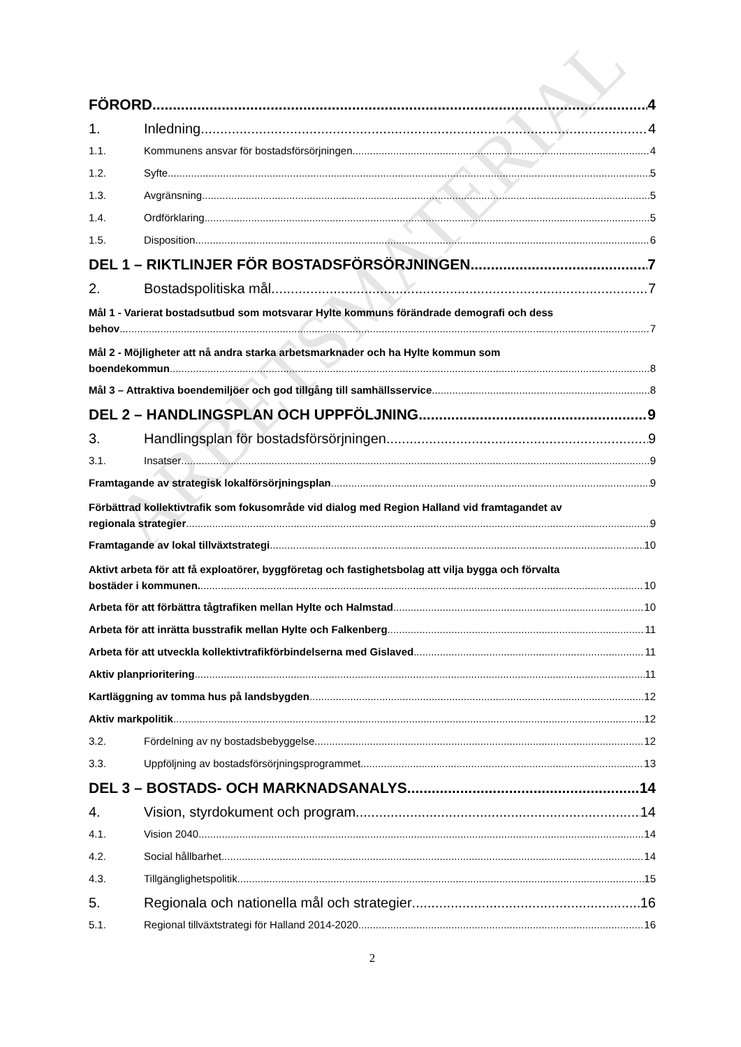ARBETSMATERIAL
FÖRORD 4
1. Inledning 4
1.1. Kommunens ansvar för bostadsförsörjningen 4
1.2. Syfte 5
1.3. Avgränsning 5
1.4. Ordförklaring 5
1.5. Disposition 6
DEL 1 – RIKTLINJER FÖR BOSTADSFÖRSÖRJNINGEN 7
2. Bostadspolitiska mål 7
Mål 1 - Varierat bostadsutbud som motsvarar Hylte kommuns förändrade demografi och dess
behov 7
Mål 2 - Möjligheter att nå andra starka arbetsmarknader och ha Hylte kommun som
boendekommun 8
Mål 3 – Attraktiva boendemiljöer och god tillgång till samhällsservice 8
DEL 2 – HANDLINGSPLAN OCH UPPFÖLJNING 9
3. Handlingsplan för bostadsförsörjningen 9
3.1. Insatser 9
Framtagande av strategisk lokalförsörjningsplan 9
Förbättrad kollektivtrafik som fokusområde vid dialog med Region Halland vid framtagandet av
regionala strategier 9
Framtagande av lokal tillväxtstrategi 10
Aktivt arbeta för att få exploatörer, byggföretag och fastighetsbolag att vilja bygga och förvalta
bostäder i kommunen. 10
Arbeta för att förbättra tågtrafiken mellan Hylte och Halmstad 10
Arbeta för att inrätta busstrafik mellan Hylte och Falkenberg 11
Arbeta för att utveckla kollektivtrafikförbindelserna med Gislaved 11
Aktiv planprioritering 11
Kartläggning av tomma hus på landsbygden 12
Aktiv markpolitik 12
3.2. Fördelning av ny bostadsbebyggelse 12
3.3. Uppföljning av bostadsförsörjningsprogrammet 13
DEL 3 – BOSTADS- OCH MARKNADSANALYS 14
4. Vision, styrdokument och program 14
4.1. Vision 2040 14
4.2. Social hållbarhet 14
4.3. Tillgänglighetspolitik 15
5. Regionala och nationella mål och strategier 16
5.1. Regional tillväxtstrategi för Halland 2014-2020 16
2